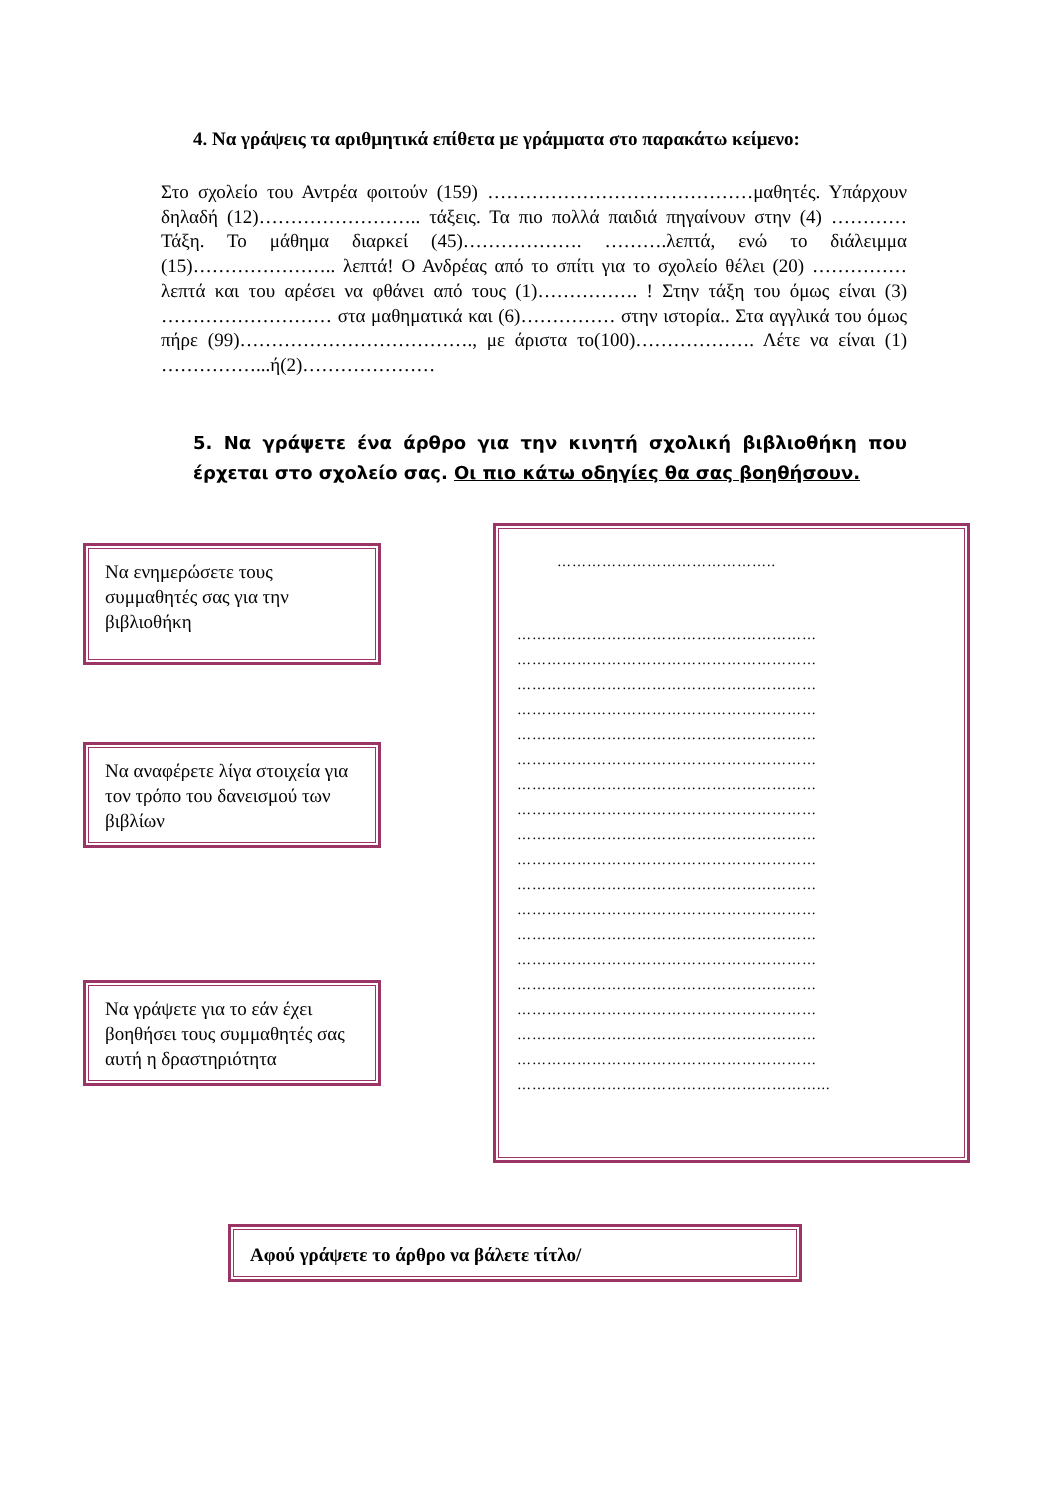4. Να γράψεις τα αριθμητικά επίθετα με γράμματα στο παρακάτω κείμενο:
Στο σχολείο του Αντρέα φοιτούν (159) ……………………………………μαθητές. Υπάρχουν δηλαδή (12)…………………….. τάξεις. Τα πιο πολλά παιδιά πηγαίνουν στην (4) ………… Τάξη. Το μάθημα διαρκεί (45)………………. ……….λεπτά, ενώ το διάλειμμα (15)………………….. λεπτά! Ο Ανδρέας από το σπίτι για το σχολείο θέλει (20) …………… λεπτά και του αρέσει να φθάνει από τους (1)……………. ! Στην τάξη του όμως είναι (3) ……………………… στα μαθηματικά και (6)…………… στην ιστορία.. Στα αγγλικά του όμως πήρε (99)………………………………., με άριστα το(100)………………. Λέτε να είναι (1) ……………...ή(2)…………………
5. Να γράψετε ένα άρθρο για την κινητή σχολική βιβλιοθήκη που έρχεται στο σχολείο σας. Οι πιο κάτω οδηγίες θα σας βοηθήσουν.
Να ενημερώσετε τους συμμαθητές σας για την βιβλιοθήκη
Να αναφέρετε λίγα στοιχεία για τον τρόπο του δανεισμού των βιβλίων
Να γράψετε για το εάν έχει βοηθήσει τους συμμαθητές σας αυτή η δραστηριότητα
……………………………………..
……………………………………………………
……………………………………………………
……………………………………………………
……………………………………………………
……………………………………………………
……………………………………………………
……………………………………………………
……………………………………………………
……………………………………………………
……………………………………………………
……………………………………………………
……………………………………………………
……………………………………………………
……………………………………………………
……………………………………………………
……………………………………………………
……………………………………………………
……………………………………………………
……………………………………………………...
Αφού γράψετε το άρθρο να βάλετε τίτλο/